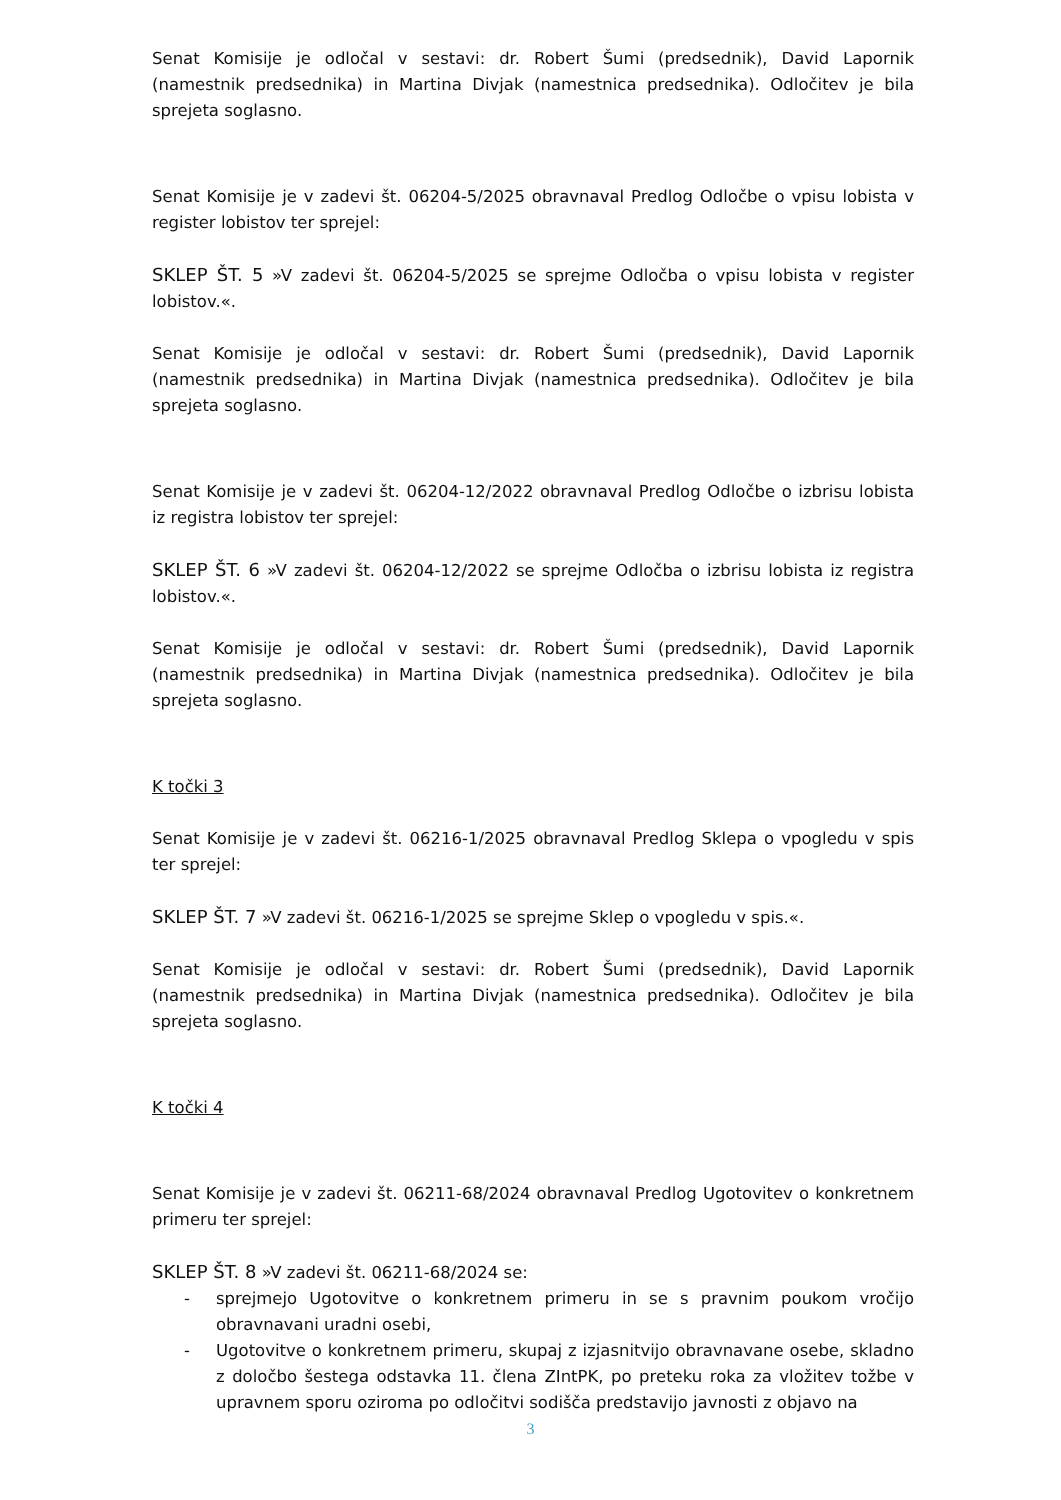Senat Komisije je odločal v sestavi: dr. Robert Šumi (predsednik), David Lapornik (namestnik predsednika) in Martina Divjak (namestnica predsednika). Odločitev je bila sprejeta soglasno.
Senat Komisije je v zadevi št. 06204-5/2025 obravnaval Predlog Odločbe o vpisu lobista v register lobistov ter sprejel:
SKLEP ŠT. 5 »V zadevi št. 06204-5/2025 se sprejme Odločba o vpisu lobista v register lobistov.«.
Senat Komisije je odločal v sestavi: dr. Robert Šumi (predsednik), David Lapornik (namestnik predsednika) in Martina Divjak (namestnica predsednika). Odločitev je bila sprejeta soglasno.
Senat Komisije je v zadevi št. 06204-12/2022 obravnaval Predlog Odločbe o izbrisu lobista iz registra lobistov ter sprejel:
SKLEP ŠT. 6 »V zadevi št. 06204-12/2022 se sprejme Odločba o izbrisu lobista iz registra lobistov.«.
Senat Komisije je odločal v sestavi: dr. Robert Šumi (predsednik), David Lapornik (namestnik predsednika) in Martina Divjak (namestnica predsednika). Odločitev je bila sprejeta soglasno.
K točki 3
Senat Komisije je v zadevi št. 06216-1/2025 obravnaval Predlog Sklepa o vpogledu v spis ter sprejel:
SKLEP ŠT. 7 »V zadevi št. 06216-1/2025 se sprejme Sklep o vpogledu v spis.«.
Senat Komisije je odločal v sestavi: dr. Robert Šumi (predsednik), David Lapornik (namestnik predsednika) in Martina Divjak (namestnica predsednika). Odločitev je bila sprejeta soglasno.
K točki 4
Senat Komisije je v zadevi št. 06211-68/2024 obravnaval Predlog Ugotovitev o konkretnem primeru ter sprejel:
SKLEP ŠT. 8 »V zadevi št. 06211-68/2024 se:
- sprejmejo Ugotovitve o konkretnem primeru in se s pravnim poukom vročijo obravnavani uradni osebi,
- Ugotovitve o konkretnem primeru, skupaj z izjasnitvijo obravnavane osebe, skladno z določbo šestega odstavka 11. člena ZIntPK, po preteku roka za vložitev tožbe v upravnem sporu oziroma po odločitvi sodišča predstavijo javnosti z objavo na
3